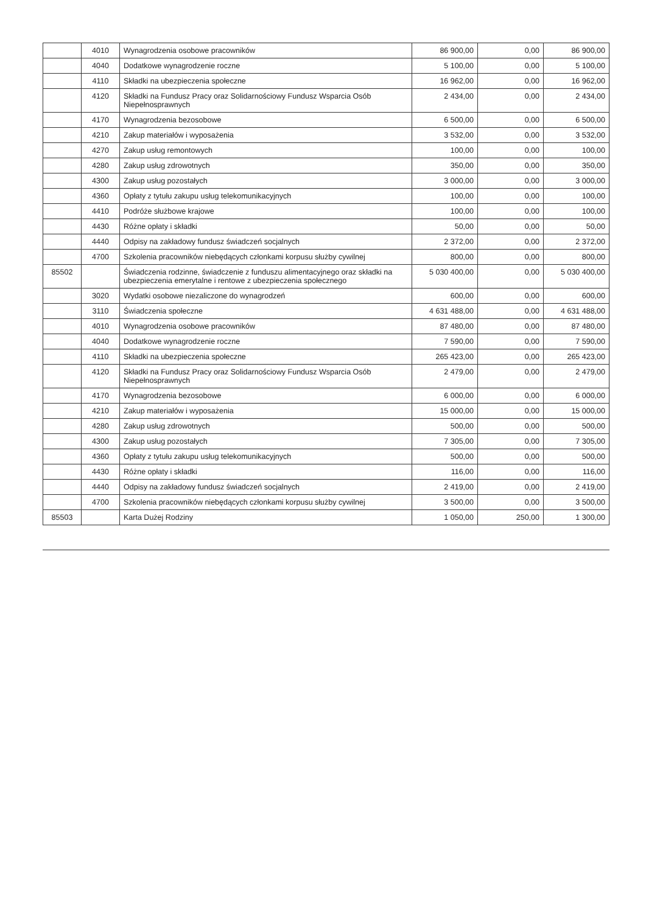| | 4010 | Wynagrodzenia osobowe pracowników | 86 900,00 | 0,00 | 86 900,00 |
| | 4040 | Dodatkowe wynagrodzenie roczne | 5 100,00 | 0,00 | 5 100,00 |
| | 4110 | Składki na ubezpieczenia społeczne | 16 962,00 | 0,00 | 16 962,00 |
| | 4120 | Składki na Fundusz Pracy oraz Solidarnościowy Fundusz Wsparcia Osób Niepełnosprawnych | 2 434,00 | 0,00 | 2 434,00 |
| | 4170 | Wynagrodzenia bezosobowe | 6 500,00 | 0,00 | 6 500,00 |
| | 4210 | Zakup materiałów i wyposażenia | 3 532,00 | 0,00 | 3 532,00 |
| | 4270 | Zakup usług remontowych | 100,00 | 0,00 | 100,00 |
| | 4280 | Zakup usług zdrowotnych | 350,00 | 0,00 | 350,00 |
| | 4300 | Zakup usług pozostałych | 3 000,00 | 0,00 | 3 000,00 |
| | 4360 | Opłaty z tytułu zakupu usług telekomunikacyjnych | 100,00 | 0,00 | 100,00 |
| | 4410 | Podróże służbowe krajowe | 100,00 | 0,00 | 100,00 |
| | 4430 | Różne opłaty i składki | 50,00 | 0,00 | 50,00 |
| | 4440 | Odpisy na zakładowy fundusz świadczeń socjalnych | 2 372,00 | 0,00 | 2 372,00 |
| | 4700 | Szkolenia pracowników niebędących członkami korpusu służby cywilnej | 800,00 | 0,00 | 800,00 |
| 85502 | | Świadczenia rodzinne, świadczenie z funduszu alimentacyjnego oraz składki na ubezpieczenia emerytalne i rentowe z ubezpieczenia społecznego | 5 030 400,00 | 0,00 | 5 030 400,00 |
| | 3020 | Wydatki osobowe niezaliczone do wynagrodzeń | 600,00 | 0,00 | 600,00 |
| | 3110 | Świadczenia społeczne | 4 631 488,00 | 0,00 | 4 631 488,00 |
| | 4010 | Wynagrodzenia osobowe pracowników | 87 480,00 | 0,00 | 87 480,00 |
| | 4040 | Dodatkowe wynagrodzenie roczne | 7 590,00 | 0,00 | 7 590,00 |
| | 4110 | Składki na ubezpieczenia społeczne | 265 423,00 | 0,00 | 265 423,00 |
| | 4120 | Składki na Fundusz Pracy oraz Solidarnościowy Fundusz Wsparcia Osób Niepełnosprawnych | 2 479,00 | 0,00 | 2 479,00 |
| | 4170 | Wynagrodzenia bezosobowe | 6 000,00 | 0,00 | 6 000,00 |
| | 4210 | Zakup materiałów i wyposażenia | 15 000,00 | 0,00 | 15 000,00 |
| | 4280 | Zakup usług zdrowotnych | 500,00 | 0,00 | 500,00 |
| | 4300 | Zakup usług pozostałych | 7 305,00 | 0,00 | 7 305,00 |
| | 4360 | Opłaty z tytułu zakupu usług telekomunikacyjnych | 500,00 | 0,00 | 500,00 |
| | 4430 | Różne opłaty i składki | 116,00 | 0,00 | 116,00 |
| | 4440 | Odpisy na zakładowy fundusz świadczeń socjalnych | 2 419,00 | 0,00 | 2 419,00 |
| | 4700 | Szkolenia pracowników niebędących członkami korpusu służby cywilnej | 3 500,00 | 0,00 | 3 500,00 |
| 85503 | | Karta Dużej Rodziny | 1 050,00 | 250,00 | 1 300,00 |